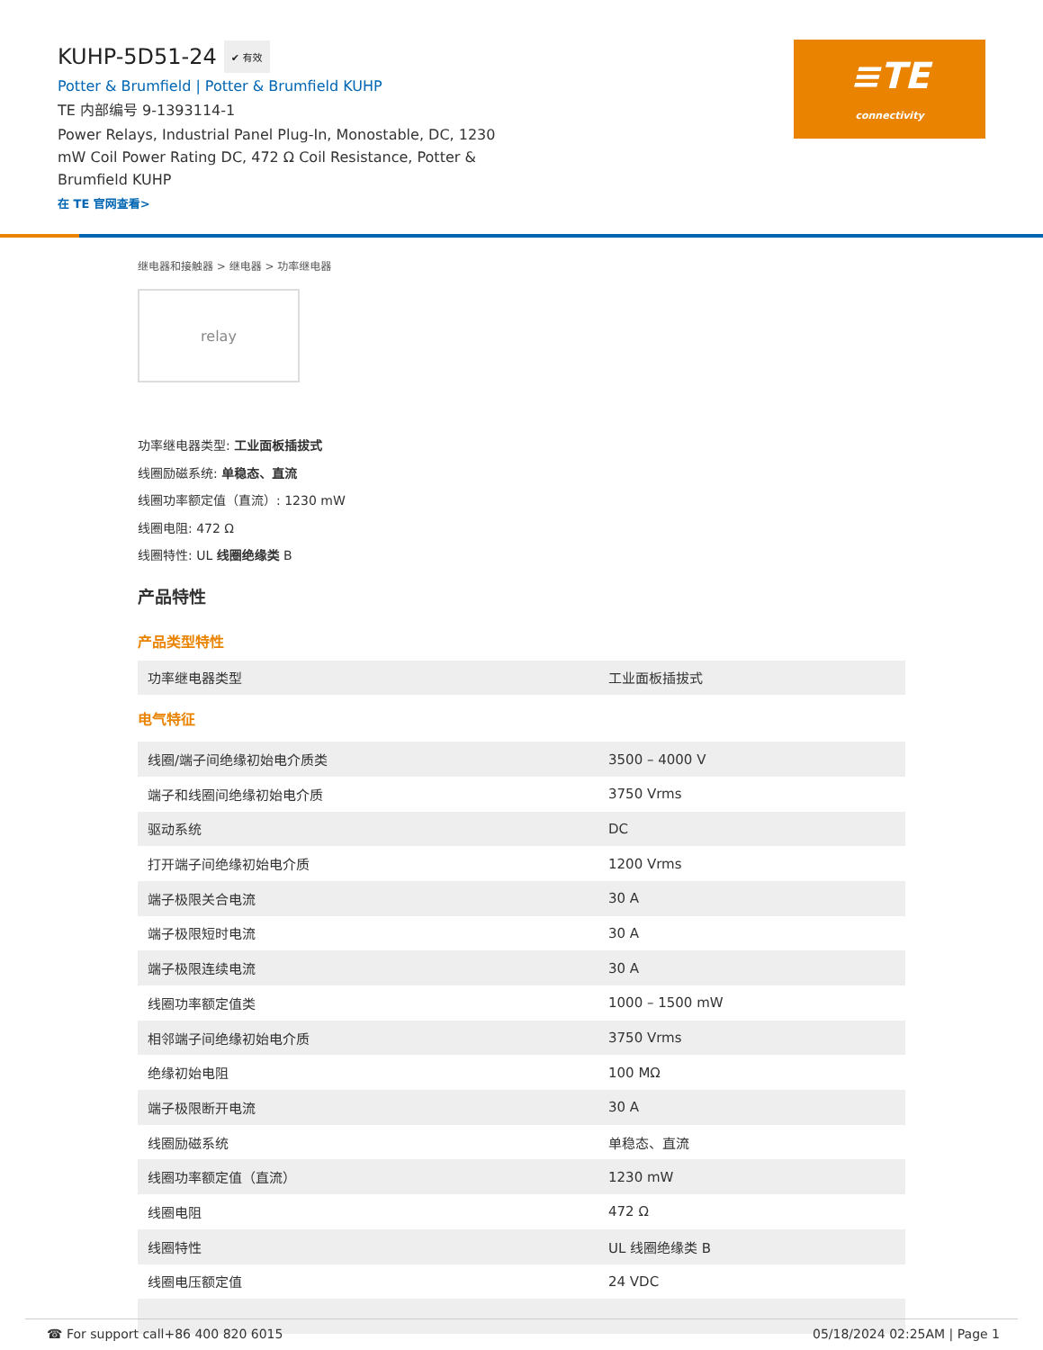KUHP-5D51-24 ✔ 有效
Potter & Brumfield | Potter & Brumfield KUHP
TE 内部编号 9-1393114-1
Power Relays, Industrial Panel Plug-In, Monostable, DC, 1230 mW Coil Power Rating DC, 472 Ω Coil Resistance, Potter & Brumfield KUHP
在 TE 官网查看>
≡TE
connectivity
继电器和接触器 > 继电器 > 功率继电器
relay
功率继电器类型: 工业面板插拔式
线圈励磁系统: 单稳态、直流
线圈功率额定值（直流）: 1230 mW
线圈电阻: 472 Ω
线圈特性: UL 线圈绝缘类 B
产品特性
产品类型特性
| 功率继电器类型 | 工业面板插拔式 |
电气特征
| 线圈/端子间绝缘初始电介质类 | 3500 – 4000 V |
| 端子和线圈间绝缘初始电介质 | 3750 Vrms |
| 驱动系统 | DC |
| 打开端子间绝缘初始电介质 | 1200 Vrms |
| 端子极限关合电流 | 30 A |
| 端子极限短时电流 | 30 A |
| 端子极限连续电流 | 30 A |
| 线圈功率额定值类 | 1000 – 1500 mW |
| 相邻端子间绝缘初始电介质 | 3750 Vrms |
| 绝缘初始电阻 | 100 MΩ |
| 端子极限断开电流 | 30 A |
| 线圈励磁系统 | 单稳态、直流 |
| 线圈功率额定值（直流） | 1230 mW |
| 线圈电阻 | 472 Ω |
| 线圈特性 | UL 线圈绝缘类 B |
| 线圈电压额定值 | 24 VDC |
☎ For support call+86 400 820 6015 05/18/2024 02:25AM | Page 1